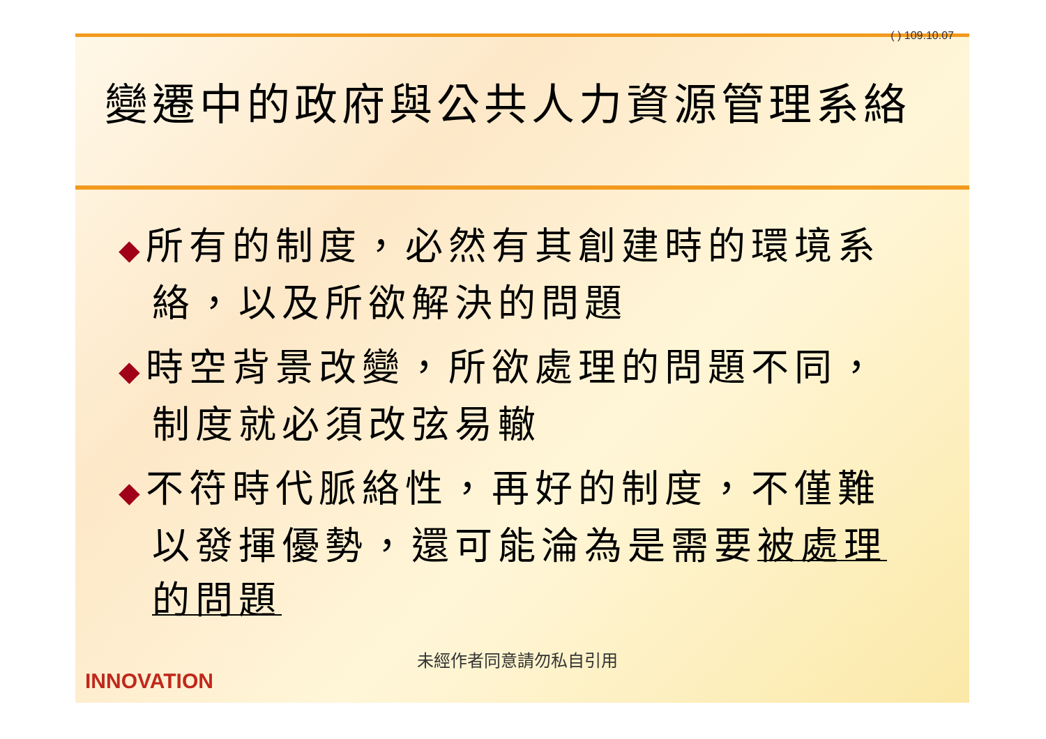( ) 109.10.07
變遷中的政府與公共人力資源管理系絡
◆所有的制度，必然有其創建時的環境系絡，以及所欲解決的問題
◆時空背景改變，所欲處理的問題不同，制度就必須改弦易轍
◆不符時代脈絡性，再好的制度，不僅難以發揮優勢，還可能淪為是需要被處理的問題
未經作者同意請勿私自引用
INNOVATION